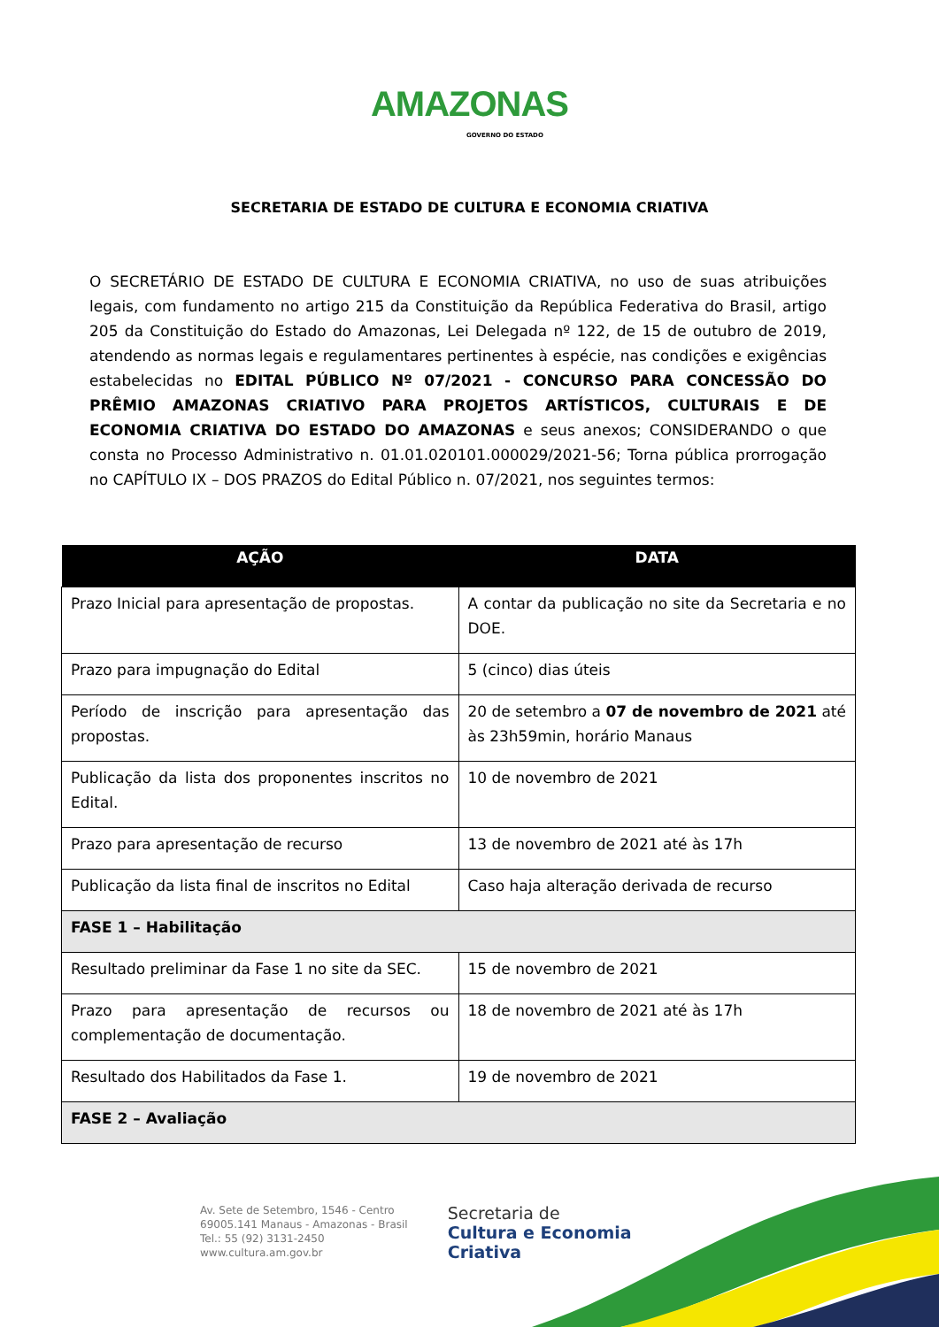AMAZONAS
GOVERNO DO ESTADO
SECRETARIA DE ESTADO DE CULTURA E ECONOMIA CRIATIVA
O SECRETÁRIO DE ESTADO DE CULTURA E ECONOMIA CRIATIVA, no uso de suas atribuições legais, com fundamento no artigo 215 da Constituição da República Federativa do Brasil, artigo 205 da Constituição do Estado do Amazonas, Lei Delegada nº 122, de 15 de outubro de 2019, atendendo as normas legais e regulamentares pertinentes à espécie, nas condições e exigências estabelecidas no EDITAL PÚBLICO Nº 07/2021 - CONCURSO PARA CONCESSÃO DO PRÊMIO AMAZONAS CRIATIVO PARA PROJETOS ARTÍSTICOS, CULTURAIS E DE ECONOMIA CRIATIVA DO ESTADO DO AMAZONAS e seus anexos; CONSIDERANDO o que consta no Processo Administrativo n. 01.01.020101.000029/2021-56; Torna pública prorrogação no CAPÍTULO IX – DOS PRAZOS do Edital Público n. 07/2021, nos seguintes termos:
| AÇÃO | DATA |
| --- | --- |
| Prazo Inicial para apresentação de propostas. | A contar da publicação no site da Secretaria e no DOE. |
| Prazo para impugnação do Edital | 5 (cinco) dias úteis |
| Período de inscrição para apresentação das propostas. | 20 de setembro a 07 de novembro de 2021 até às 23h59min, horário Manaus |
| Publicação da lista dos proponentes inscritos no Edital. | 10 de novembro de 2021 |
| Prazo para apresentação de recurso | 13 de novembro de 2021 até às 17h |
| Publicação da lista final de inscritos no Edital | Caso haja alteração derivada de recurso |
| FASE 1 – Habilitação | |
| Resultado preliminar da Fase 1 no site da SEC. | 15 de novembro de 2021 |
| Prazo para apresentação de recursos ou complementação de documentação. | 18 de novembro de 2021 até às 17h |
| Resultado dos Habilitados da Fase 1. | 19 de novembro de 2021 |
| FASE 2 – Avaliação | |
Av. Sete de Setembro, 1546 - Centro
69005.141 Manaus - Amazonas - Brasil
Tel.: 55 (92) 3131-2450
www.cultura.am.gov.br
Secretaria de
Cultura e Economia
Criativa